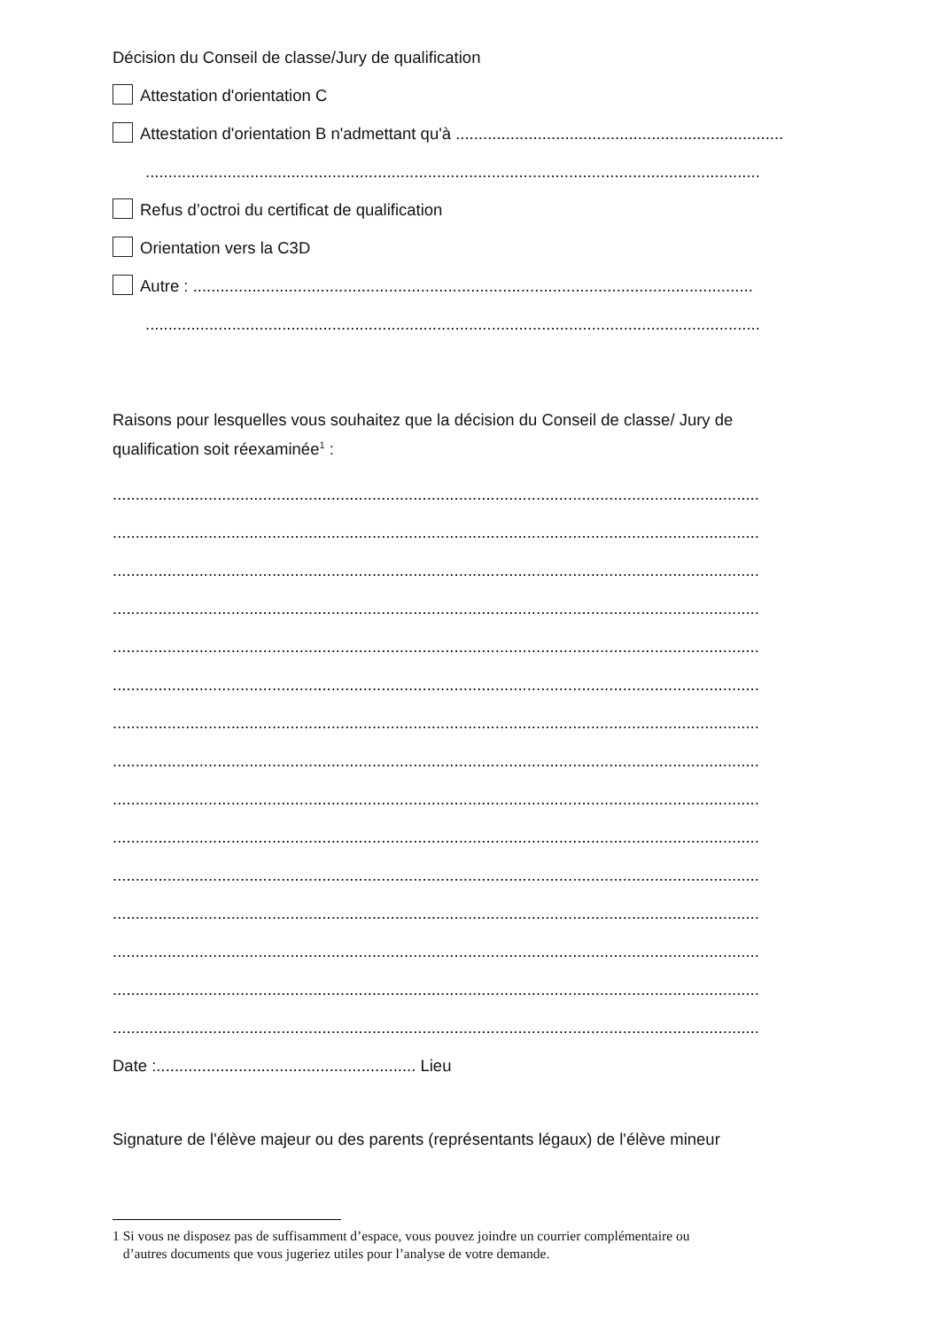Décision du Conseil de classe/Jury de qualification
Attestation d'orientation C
Attestation d'orientation B n'admettant qu'à ........................................................................
.......................................................................................................................................
Refus d’octroi du certificat de qualification
Orientation vers la C3D
Autre : ...........................................................................................................................
.......................................................................................................................................
Raisons pour lesquelles vous souhaitez que la décision du Conseil de classe/ Jury de
qualification soit réexaminée<sup>1</sup> :
..............................................................................................................................................
..............................................................................................................................................
..............................................................................................................................................
..............................................................................................................................................
..............................................................................................................................................
..............................................................................................................................................
..............................................................................................................................................
..............................................................................................................................................
..............................................................................................................................................
..............................................................................................................................................
..............................................................................................................................................
..............................................................................................................................................
..............................................................................................................................................
..............................................................................................................................................
..............................................................................................................................................
Date :......................................................... Lieu
Signature de l'élève majeur ou des parents (représentants légaux) de l'élève mineur
1 Si vous ne disposez pas de suffisamment d’espace, vous pouvez joindre un courrier complémentaire ou
d’autres documents que vous jugeriez utiles pour l’analyse de votre demande.